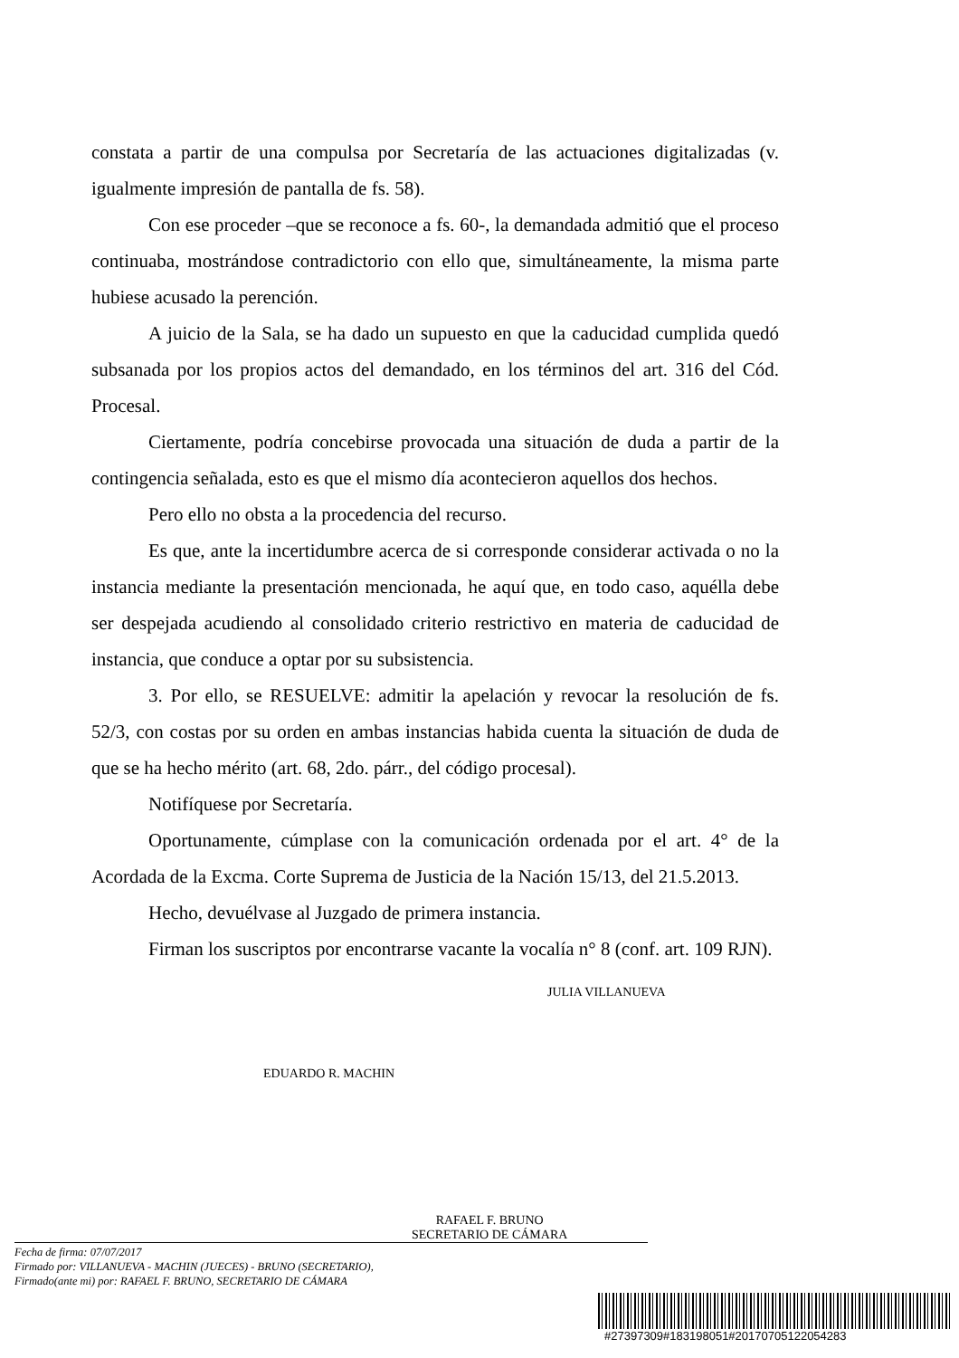constata a partir de una compulsa por Secretaría de las actuaciones digitalizadas (v. igualmente impresión de pantalla de fs. 58).
Con ese proceder –que se reconoce a fs. 60-, la demandada admitió que el proceso continuaba, mostrándose contradictorio con ello que, simultáneamente, la misma parte hubiese acusado la perención.
A juicio de la Sala, se ha dado un supuesto en que la caducidad cumplida quedó subsanada por los propios actos del demandado, en los términos del art. 316 del Cód. Procesal.
Ciertamente, podría concebirse provocada una situación de duda a partir de la contingencia señalada, esto es que el mismo día acontecieron aquellos dos hechos.
Pero ello no obsta a la procedencia del recurso.
Es que, ante la incertidumbre acerca de si corresponde considerar activada o no la instancia mediante la presentación mencionada, he aquí que, en todo caso, aquélla debe ser despejada acudiendo al consolidado criterio restrictivo en materia de caducidad de instancia, que conduce a optar por su subsistencia.
3. Por ello, se RESUELVE: admitir la apelación y revocar la resolución de fs. 52/3, con costas por su orden en ambas instancias habida cuenta la situación de duda de que se ha hecho mérito (art. 68, 2do. párr., del código procesal).
Notifíquese por Secretaría.
Oportunamente, cúmplase con la comunicación ordenada por el art. 4° de la Acordada de la Excma. Corte Suprema de Justicia de la Nación 15/13, del 21.5.2013.
Hecho, devuélvase al Juzgado de primera instancia.
Firman los suscriptos por encontrarse vacante la vocalía n° 8 (conf. art. 109 RJN).
JULIA VILLANUEVA
EDUARDO R. MACHIN
RAFAEL F. BRUNO
SECRETARIO DE CÁMARA
Fecha de firma: 07/07/2017
Firmado por: VILLANUEVA - MACHIN (JUECES) - BRUNO (SECRETARIO),
Firmado(ante mi) por: RAFAEL F. BRUNO, SECRETARIO DE CÁMARA
#27397309#183198051#20170705122054283